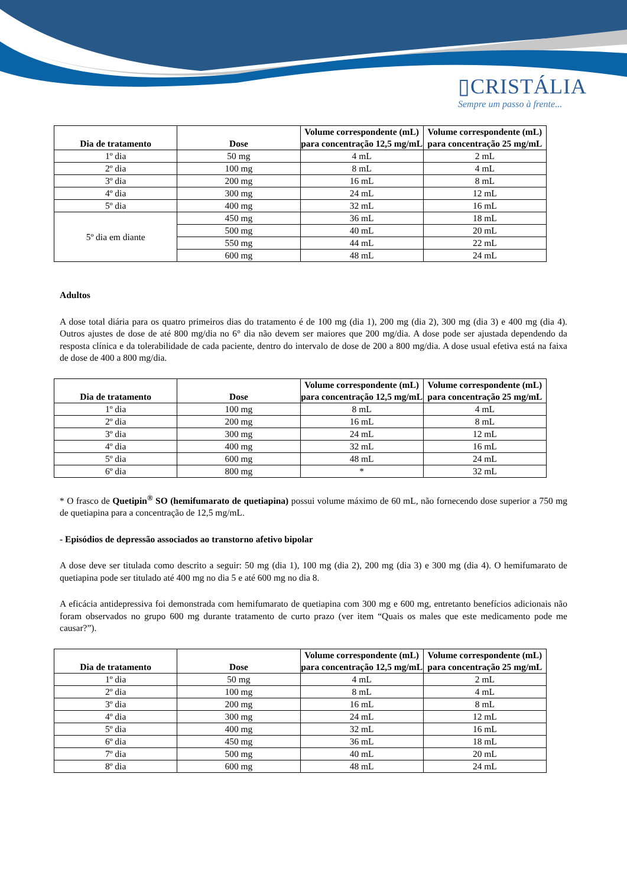▯CRISTÁLIA
Sempre um passo à frente...
| Dia de tratamento | Dose | Volume correspondente (mL) para concentração 12,5 mg/mL | Volume correspondente (mL) para concentração 25 mg/mL |
| --- | --- | --- | --- |
| 1º dia | 50 mg | 4 mL | 2 mL |
| 2º dia | 100 mg | 8 mL | 4 mL |
| 3º dia | 200 mg | 16 mL | 8 mL |
| 4º dia | 300 mg | 24 mL | 12 mL |
| 5º dia | 400 mg | 32 mL | 16 mL |
| 5º dia em diante | 450 mg | 36 mL | 18 mL |
| | 500 mg | 40 mL | 20 mL |
| | 550 mg | 44 mL | 22 mL |
| | 600 mg | 48 mL | 24 mL |
Adultos
A dose total diária para os quatro primeiros dias do tratamento é de 100 mg (dia 1), 200 mg (dia 2), 300 mg (dia 3) e 400 mg (dia 4). Outros ajustes de dose de até 800 mg/dia no 6° dia não devem ser maiores que 200 mg/dia. A dose pode ser ajustada dependendo da resposta clínica e da tolerabilidade de cada paciente, dentro do intervalo de dose de 200 a 800 mg/dia. A dose usual efetiva está na faixa de dose de 400 a 800 mg/dia.
| Dia de tratamento | Dose | Volume correspondente (mL) para concentração 12,5 mg/mL | Volume correspondente (mL) para concentração 25 mg/mL |
| --- | --- | --- | --- |
| 1º dia | 100 mg | 8 mL | 4 mL |
| 2º dia | 200 mg | 16 mL | 8 mL |
| 3º dia | 300 mg | 24 mL | 12 mL |
| 4º dia | 400 mg | 32 mL | 16 mL |
| 5º dia | 600 mg | 48 mL | 24 mL |
| 6º dia | 800 mg | * | 32 mL |
* O frasco de Quetipin<sup>®</sup> SO (hemifumarato de quetiapina) possui volume máximo de 60 mL, não fornecendo dose superior a 750 mg de quetiapina para a concentração de 12,5 mg/mL.
- Episódios de depressão associados ao transtorno afetivo bipolar
A dose deve ser titulada como descrito a seguir: 50 mg (dia 1), 100 mg (dia 2), 200 mg (dia 3) e 300 mg (dia 4). O hemifumarato de quetiapina pode ser titulado até 400 mg no dia 5 e até 600 mg no dia 8.
A eficácia antidepressiva foi demonstrada com hemifumarato de quetiapina com 300 mg e 600 mg, entretanto benefícios adicionais não foram observados no grupo 600 mg durante tratamento de curto prazo (ver item “Quais os males que este medicamento pode me causar?”).
| Dia de tratamento | Dose | Volume correspondente (mL) para concentração 12,5 mg/mL | Volume correspondente (mL) para concentração 25 mg/mL |
| --- | --- | --- | --- |
| 1º dia | 50 mg | 4 mL | 2 mL |
| 2º dia | 100 mg | 8 mL | 4 mL |
| 3º dia | 200 mg | 16 mL | 8 mL |
| 4º dia | 300 mg | 24 mL | 12 mL |
| 5º dia | 400 mg | 32 mL | 16 mL |
| 6º dia | 450 mg | 36 mL | 18 mL |
| 7º dia | 500 mg | 40 mL | 20 mL |
| 8º dia | 600 mg | 48 mL | 24 mL |